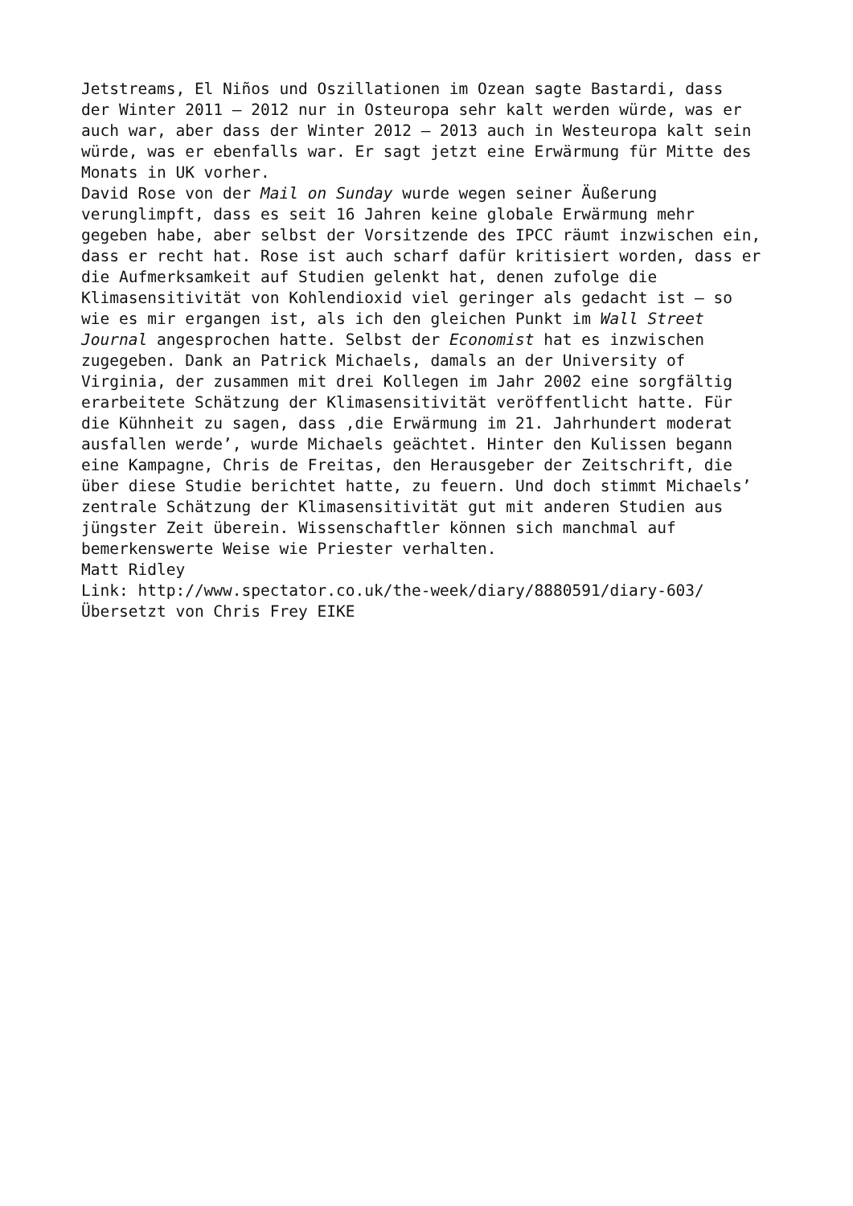Jetstreams, El Niños und Oszillationen im Ozean sagte Bastardi, dass der Winter 2011 – 2012 nur in Osteuropa sehr kalt werden würde, was er auch war, aber dass der Winter 2012 – 2013 auch in Westeuropa kalt sein würde, was er ebenfalls war. Er sagt jetzt eine Erwärmung für Mitte des Monats in UK vorher.
David Rose von der Mail on Sunday wurde wegen seiner Äußerung verunglimpft, dass es seit 16 Jahren keine globale Erwärmung mehr gegeben habe, aber selbst der Vorsitzende des IPCC räumt inzwischen ein, dass er recht hat. Rose ist auch scharf dafür kritisiert worden, dass er die Aufmerksamkeit auf Studien gelenkt hat, denen zufolge die Klimasensitivität von Kohlendioxid viel geringer als gedacht ist – so wie es mir ergangen ist, als ich den gleichen Punkt im Wall Street Journal angesprochen hatte. Selbst der Economist hat es inzwischen zugegeben. Dank an Patrick Michaels, damals an der University of Virginia, der zusammen mit drei Kollegen im Jahr 2002 eine sorgfältig erarbeitete Schätzung der Klimasensitivität veröffentlicht hatte. Für die Kühnheit zu sagen, dass ‚die Erwärmung im 21. Jahrhundert moderat ausfallen werde’, wurde Michaels geächtet. Hinter den Kulissen begann eine Kampagne, Chris de Freitas, den Herausgeber der Zeitschrift, die über diese Studie berichtet hatte, zu feuern. Und doch stimmt Michaels’ zentrale Schätzung der Klimasensitivität gut mit anderen Studien aus jüngster Zeit überein. Wissenschaftler können sich manchmal auf bemerkenswerte Weise wie Priester verhalten.
Matt Ridley
Link: http://www.spectator.co.uk/the-week/diary/8880591/diary-603/
Übersetzt von Chris Frey EIKE